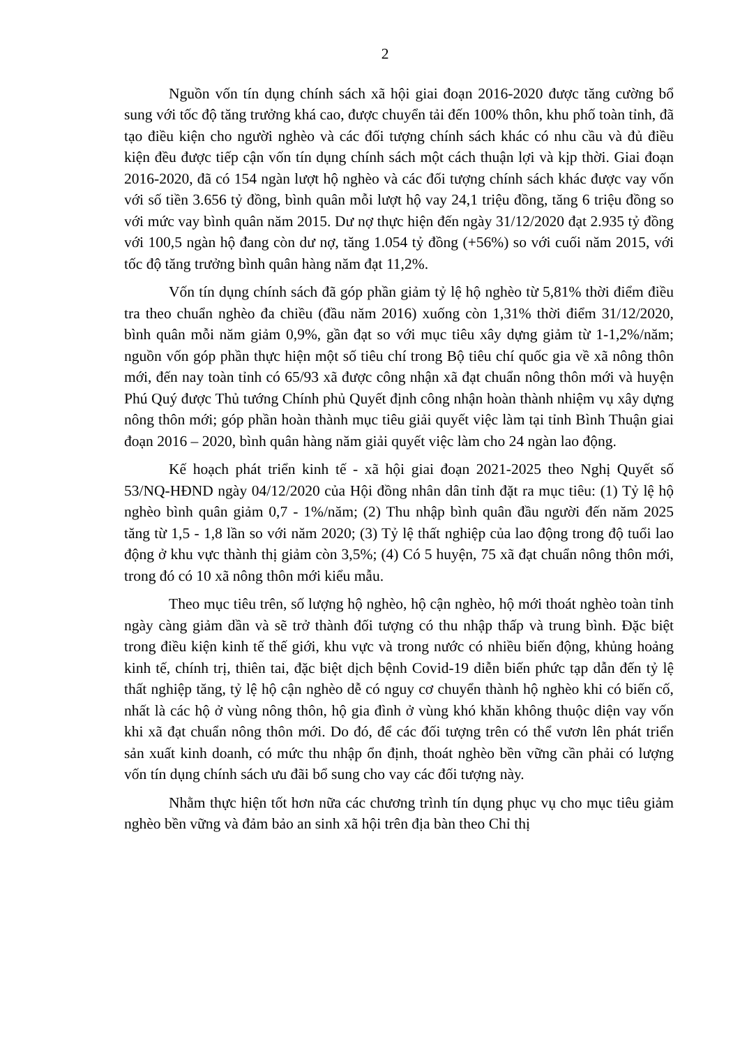2
Nguồn vốn tín dụng chính sách xã hội giai đoạn 2016-2020 được tăng cường bổ sung với tốc độ tăng trưởng khá cao, được chuyển tải đến 100% thôn, khu phố toàn tỉnh, đã tạo điều kiện cho người nghèo và các đối tượng chính sách khác có nhu cầu và đủ điều kiện đều được tiếp cận vốn tín dụng chính sách một cách thuận lợi và kịp thời. Giai đoạn 2016-2020, đã có 154 ngàn lượt hộ nghèo và các đối tượng chính sách khác được vay vốn với số tiền 3.656 tỷ đồng, bình quân mỗi lượt hộ vay 24,1 triệu đồng, tăng 6 triệu đồng so với mức vay bình quân năm 2015. Dư nợ thực hiện đến ngày 31/12/2020 đạt 2.935 tỷ đồng với 100,5 ngàn hộ đang còn dư nợ, tăng 1.054 tỷ đồng (+56%) so với cuối năm 2015, với tốc độ tăng trưởng bình quân hàng năm đạt 11,2%.
Vốn tín dụng chính sách đã góp phần giảm tỷ lệ hộ nghèo từ 5,81% thời điểm điều tra theo chuẩn nghèo đa chiều (đầu năm 2016) xuống còn 1,31% thời điểm 31/12/2020, bình quân mỗi năm giảm 0,9%, gần đạt so với mục tiêu xây dựng giảm từ 1-1,2%/năm; nguồn vốn góp phần thực hiện một số tiêu chí trong Bộ tiêu chí quốc gia về xã nông thôn mới, đến nay toàn tỉnh có 65/93 xã được công nhận xã đạt chuẩn nông thôn mới và huyện Phú Quý được Thủ tướng Chính phủ Quyết định công nhận hoàn thành nhiệm vụ xây dựng nông thôn mới; góp phần hoàn thành mục tiêu giải quyết việc làm tại tỉnh Bình Thuận giai đoạn 2016 – 2020, bình quân hàng năm giải quyết việc làm cho 24 ngàn lao động.
Kế hoạch phát triển kinh tế - xã hội giai đoạn 2021-2025 theo Nghị Quyết số 53/NQ-HĐND ngày 04/12/2020 của Hội đồng nhân dân tỉnh đặt ra mục tiêu: (1) Tỷ lệ hộ nghèo bình quân giảm 0,7 - 1%/năm; (2) Thu nhập bình quân đầu người đến năm 2025 tăng từ 1,5 - 1,8 lần so với năm 2020; (3) Tỷ lệ thất nghiệp của lao động trong độ tuổi lao động ở khu vực thành thị giảm còn 3,5%; (4) Có 5 huyện, 75 xã đạt chuẩn nông thôn mới, trong đó có 10 xã nông thôn mới kiểu mẫu.
Theo mục tiêu trên, số lượng hộ nghèo, hộ cận nghèo, hộ mới thoát nghèo toàn tỉnh ngày càng giảm dần và sẽ trở thành đối tượng có thu nhập thấp và trung bình. Đặc biệt trong điều kiện kinh tế thế giới, khu vực và trong nước có nhiều biến động, khủng hoảng kinh tế, chính trị, thiên tai, đặc biệt dịch bệnh Covid-19 diễn biến phức tạp dẫn đến tỷ lệ thất nghiệp tăng, tỷ lệ hộ cận nghèo dễ có nguy cơ chuyển thành hộ nghèo khi có biến cố, nhất là các hộ ở vùng nông thôn, hộ gia đình ở vùng khó khăn không thuộc diện vay vốn khi xã đạt chuẩn nông thôn mới. Do đó, để các đối tượng trên có thể vươn lên phát triển sản xuất kinh doanh, có mức thu nhập ổn định, thoát nghèo bền vững cần phải có lượng vốn tín dụng chính sách ưu đãi bổ sung cho vay các đối tượng này.
Nhằm thực hiện tốt hơn nữa các chương trình tín dụng phục vụ cho mục tiêu giảm nghèo bền vững và đảm bảo an sinh xã hội trên địa bàn theo Chỉ thị